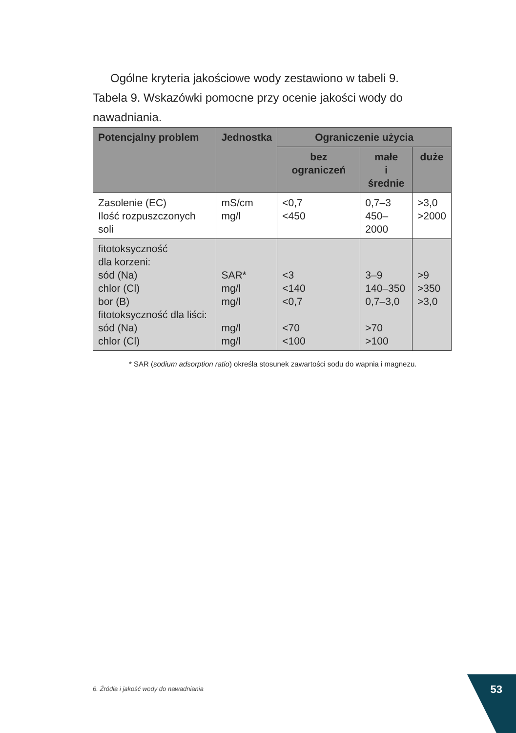Ogólne kryteria jakościowe wody zestawiono w tabeli 9.
Tabela 9. Wskazówki pomocne przy ocenie jakości wody do nawadniania.
| Potencjalny problem | Jednostka | Ograniczenie użycia | | |
| --- | --- | --- | --- | --- |
| | | bez ograniczeń | małe i średnie | duże |
| Zasolenie (EC) Ilość rozpuszczonych soli | mS/cm mg/l | <0,7 <450 | 0,7–3 450– 2000 | >3,0 >2000 |
| fitotoksyczność dla korzeni: sód (Na) chlor (Cl) bor (B) fitotoksyczność dla liści: sód (Na) chlor (Cl) | SAR* mg/l mg/l mg/l mg/l | <3 <140 <0,7 <70 <100 | 3–9 140–350 0,7–3,0 >70 >100 | >9 >350 >3,0 |
* SAR (sodium adsorption ratio) określa stosunek zawartości sodu do wapnia i magnezu.
6. Źródła i jakość wody do nawadniania
53